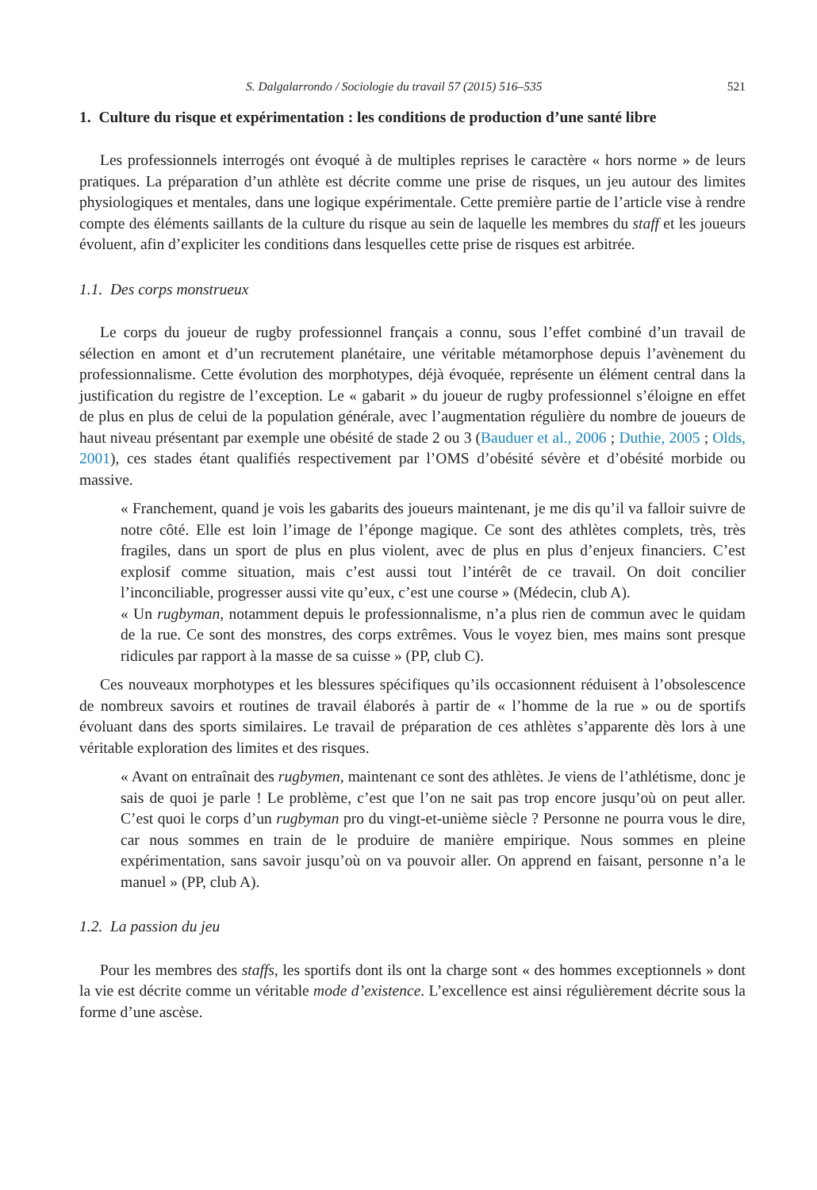S. Dalgalarrondo / Sociologie du travail 57 (2015) 516–535 521
1. Culture du risque et expérimentation : les conditions de production d’une santé libre
Les professionnels interrogés ont évoqué à de multiples reprises le caractère « hors norme » de leurs pratiques. La préparation d’un athlète est décrite comme une prise de risques, un jeu autour des limites physiologiques et mentales, dans une logique expérimentale. Cette première partie de l’article vise à rendre compte des éléments saillants de la culture du risque au sein de laquelle les membres du staff et les joueurs évoluent, afin d’expliciter les conditions dans lesquelles cette prise de risques est arbitrée.
1.1. Des corps monstrueux
Le corps du joueur de rugby professionnel français a connu, sous l’effet combiné d’un travail de sélection en amont et d’un recrutement planétaire, une véritable métamorphose depuis l’avènement du professionnalisme. Cette évolution des morphotypes, déjà évoquée, représente un élément central dans la justification du registre de l’exception. Le « gabarit » du joueur de rugby professionnel s’éloigne en effet de plus en plus de celui de la population générale, avec l’augmentation régulière du nombre de joueurs de haut niveau présentant par exemple une obésité de stade 2 ou 3 (Bauduer et al., 2006 ; Duthie, 2005 ; Olds, 2001), ces stades étant qualifiés respectivement par l’OMS d’obésité sévère et d’obésité morbide ou massive.
« Franchement, quand je vois les gabarits des joueurs maintenant, je me dis qu’il va falloir suivre de notre côté. Elle est loin l’image de l’éponge magique. Ce sont des athlètes complets, très, très fragiles, dans un sport de plus en plus violent, avec de plus en plus d’enjeux financiers. C’est explosif comme situation, mais c’est aussi tout l’intérêt de ce travail. On doit concilier l’inconciliable, progresser aussi vite qu’eux, c’est une course » (Médecin, club A).
« Un rugbyman, notamment depuis le professionnalisme, n’a plus rien de commun avec le quidam de la rue. Ce sont des monstres, des corps extrêmes. Vous le voyez bien, mes mains sont presque ridicules par rapport à la masse de sa cuisse » (PP, club C).
Ces nouveaux morphotypes et les blessures spécifiques qu’ils occasionnent réduisent à l’obsolescence de nombreux savoirs et routines de travail élaborés à partir de « l’homme de la rue » ou de sportifs évoluant dans des sports similaires. Le travail de préparation de ces athlètes s’apparente dès lors à une véritable exploration des limites et des risques.
« Avant on entraînait des rugbymen, maintenant ce sont des athlètes. Je viens de l’athlétisme, donc je sais de quoi je parle ! Le problème, c’est que l’on ne sait pas trop encore jusqu’où on peut aller. C’est quoi le corps d’un rugbyman pro du vingt-et-unième siècle ? Personne ne pourra vous le dire, car nous sommes en train de le produire de manière empirique. Nous sommes en pleine expérimentation, sans savoir jusqu’où on va pouvoir aller. On apprend en faisant, personne n’a le manuel » (PP, club A).
1.2. La passion du jeu
Pour les membres des staffs, les sportifs dont ils ont la charge sont « des hommes exceptionnels » dont la vie est décrite comme un véritable mode d’existence. L’excellence est ainsi régulièrement décrite sous la forme d’une ascèse.